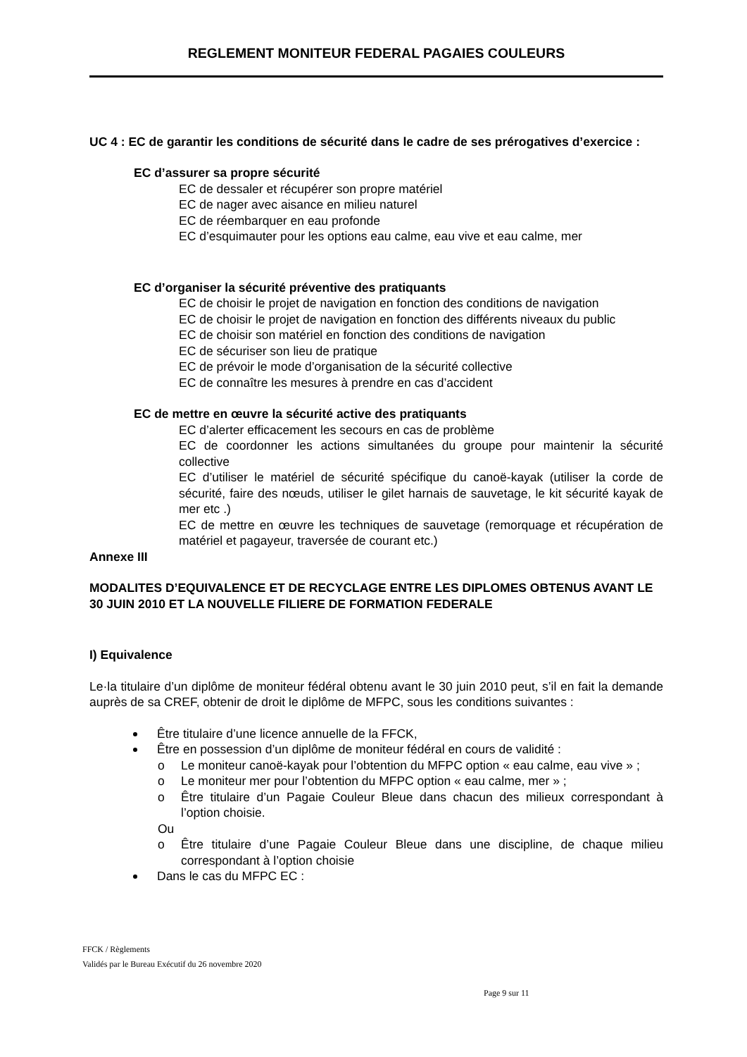REGLEMENT MONITEUR FEDERAL PAGAIES COULEURS
UC 4 : EC de garantir les conditions de sécurité dans le cadre de ses prérogatives d’exercice :
EC d’assurer sa propre sécurité
EC de dessaler et récupérer son propre matériel
EC de nager avec aisance en milieu naturel
EC de réembarquer en eau profonde
EC d’esquimauter pour les options eau calme, eau vive et eau calme, mer
EC d’organiser la sécurité préventive des pratiquants
EC de choisir le projet de navigation en fonction des conditions de navigation
EC de choisir le projet de navigation en fonction des différents niveaux du public
EC de choisir son matériel en fonction des conditions de navigation
EC de sécuriser son lieu de pratique
EC de prévoir le mode d’organisation de la sécurité collective
EC de connaître les mesures à prendre en cas d’accident
EC de mettre en œuvre la sécurité active des pratiquants
EC d’alerter efficacement les secours en cas de problème
EC de coordonner les actions simultanées du groupe pour maintenir la sécurité collective
EC d’utiliser le matériel de sécurité spécifique du canoë-kayak (utiliser la corde de sécurité, faire des nœuds, utiliser le gilet harnais de sauvetage, le kit sécurité kayak de mer etc .)
EC de mettre en œuvre les techniques de sauvetage (remorquage et récupération de matériel et pagayeur, traversée de courant etc.)
Annexe III
MODALITES D’EQUIVALENCE ET DE RECYCLAGE ENTRE LES DIPLOMES OBTENUS AVANT LE 30 JUIN 2010 ET LA NOUVELLE FILIERE DE FORMATION FEDERALE
I) Equivalence
Le·la titulaire d’un diplôme de moniteur fédéral obtenu avant le 30 juin 2010 peut, s’il en fait la demande auprès de sa CREF, obtenir de droit le diplôme de MFPC, sous les conditions suivantes :
Être titulaire d’une licence annuelle de la FFCK,
Être en possession d’un diplôme de moniteur fédéral en cours de validité :
o Le moniteur canoë-kayak pour l’obtention du MFPC option « eau calme, eau vive » ;
o Le moniteur mer pour l’obtention du MFPC option « eau calme, mer » ;
o Être titulaire d’un Pagaie Couleur Bleue dans chacun des milieux correspondant à l’option choisie.
Ou
o Être titulaire d’une Pagaie Couleur Bleue dans une discipline, de chaque milieu correspondant à l’option choisie
Dans le cas du MFPC EC :
FFCK / Règlements
Validés par le Bureau Exécutif du 26 novembre 2020
Page 9 sur 11